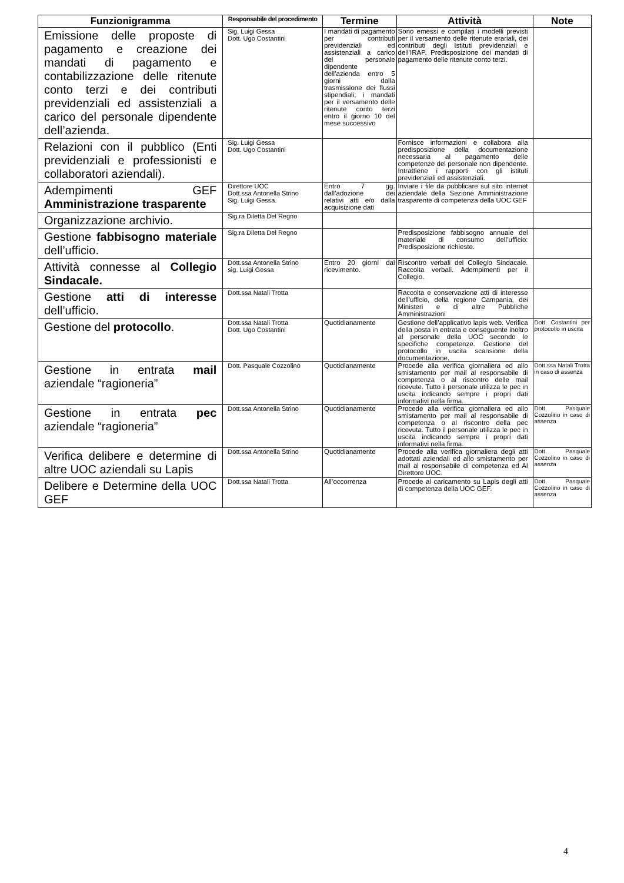| Funzionigramma | Responsabile del procedimento | Termine | Attività | Note |
| --- | --- | --- | --- | --- |
| Emissione delle proposte di pagamento e creazione dei mandati di pagamento e contabilizzazione delle ritenute conto terzi e dei contributi previdenziali ed assistenziali a carico del personale dipendente dell’azienda. | Sig. Luigi Gessa Dott. Ugo Costantini | I mandati di pagamento per contributi previdenziali ed assistenziali a carico del personale dipendente dell’azienda entro 5 giorni dalla trasmissione dei flussi stipendiali; i mandati per il versamento delle ritenute conto terzi entro il giorno 10 del mese successivo | Sono emessi e compilati i modelli previsti per il versamento delle ritenute erariali, dei contributi degli Istituti previdenziali e dell’IRAP. Predisposizione dei mandati di pagamento delle ritenute conto terzi. | |
| Relazioni con il pubblico (Enti previdenziali e professionisti e collaboratori aziendali). | Sig. Luigi Gessa Dott. Ugo Costantini | | Fornisce informazioni e collabora alla predisposizione della documentazione necessaria al pagamento delle competenze del personale non dipendente. Intrattiene i rapporti con gli istituti previdenziali ed assistenziali. | |
| Adempimenti GEF Amministrazione trasparente | Direttore UOC Dott.ssa Antonella Strino Sig. Luigi Gessa. | Entro 7 gg. dall’adozione dei relativi atti e/o dalla acquisizione dati | Inviare i file da pubblicare sul sito internet aziendale della Sezione Amministrazione trasparente di competenza della UOC GEF | |
| Organizzazione archivio. | Sig.ra Diletta Del Regno | | | |
| Gestione fabbisogno materiale dell’ufficio. | Sig.ra Diletta Del Regno | | Predisposizione fabbisogno annuale del materiale di consumo dell’ufficio: Predisposizione richieste. | |
| Attività connesse al Collegio Sindacale. | Dott.ssa Antonella Strino sig. Luigi Gessa | Entro 20 giorni dal ricevimento. | Riscontro verbali del Collegio Sindacale. Raccolta verbali. Adempimenti per il Collegio. | |
| Gestione atti di interesse dell’ufficio. | Dott.ssa Natali Trotta | | Raccolta e conservazione atti di interesse dell’ufficio, della regione Campania, dei Ministeri e di altre Pubbliche Amministrazioni | |
| Gestione del protocollo . | Dott.ssa Natali Trotta Dott. Ugo Costantini | Quotidianamente | Gestione dell’applicativo lapis web. Verifica della posta in entrata e conseguente inoltro al personale della UOC secondo le specifiche competenze. Gestione del protocollo in uscita scansione della documentazione. | Dott. Costantini per protocollo in uscita |
| Gestione in entrata mail aziendale “ragioneria” | Dott. Pasquale Cozzolino | Quotidianamente | Procede alla verifica giornaliera ed allo smistamento per mail al responsabile di competenza o al riscontro delle mail ricevute. Tutto il personale utilizza le pec in uscita indicando sempre i propri dati informativi nella firma. | Dott.ssa Natali Trotta in caso di assenza |
| Gestione in entrata pec aziendale “ragioneria” | Dott.ssa Antonella Strino | Quotidianamente | Procede alla verifica giornaliera ed allo smistamento per mail al responsabile di competenza o al riscontro della pec ricevuta. Tutto il personale utilizza le pec in uscita indicando sempre i propri dati informativi nella firma. | Dott. Pasquale Cozzolino in caso di assenza |
| Verifica delibere e determine di altre UOC aziendali su Lapis | Dott.ssa Antonella Strino | Quotidianamente | Procede alla verifica giornaliera degli atti adottati aziendali ed allo smistamento per mail al responsabile di competenza ed Al Direttore UOC. | Dott. Pasquale Cozzolino in caso di assenza |
| Delibere e Determine della UOC GEF | Dott.ssa Natali Trotta | All’occorrenza | Procede al caricamento su Lapis degli atti di competenza della UOC GEF. | Dott. Pasquale Cozzolino in caso di assenza |
4